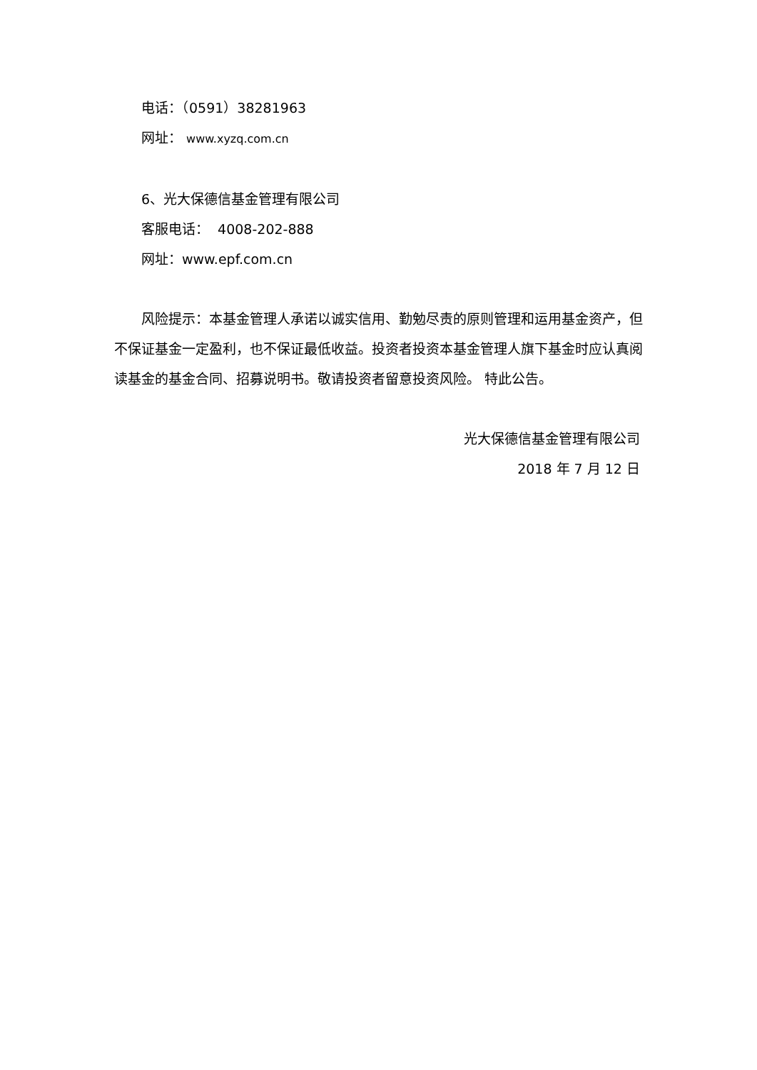电话：（0591）38281963
网址： www.xyzq.com.cn
6、光大保德信基金管理有限公司
客服电话： 4008-202-888
网址：www.epf.com.cn
风险提示：本基金管理人承诺以诚实信用、勤勉尽责的原则管理和运用基金资产，但不保证基金一定盈利，也不保证最低收益。投资者投资本基金管理人旗下基金时应认真阅读基金的基金合同、招募说明书。敬请投资者留意投资风险。 特此公告。
光大保德信基金管理有限公司
2018 年 7 月 12 日